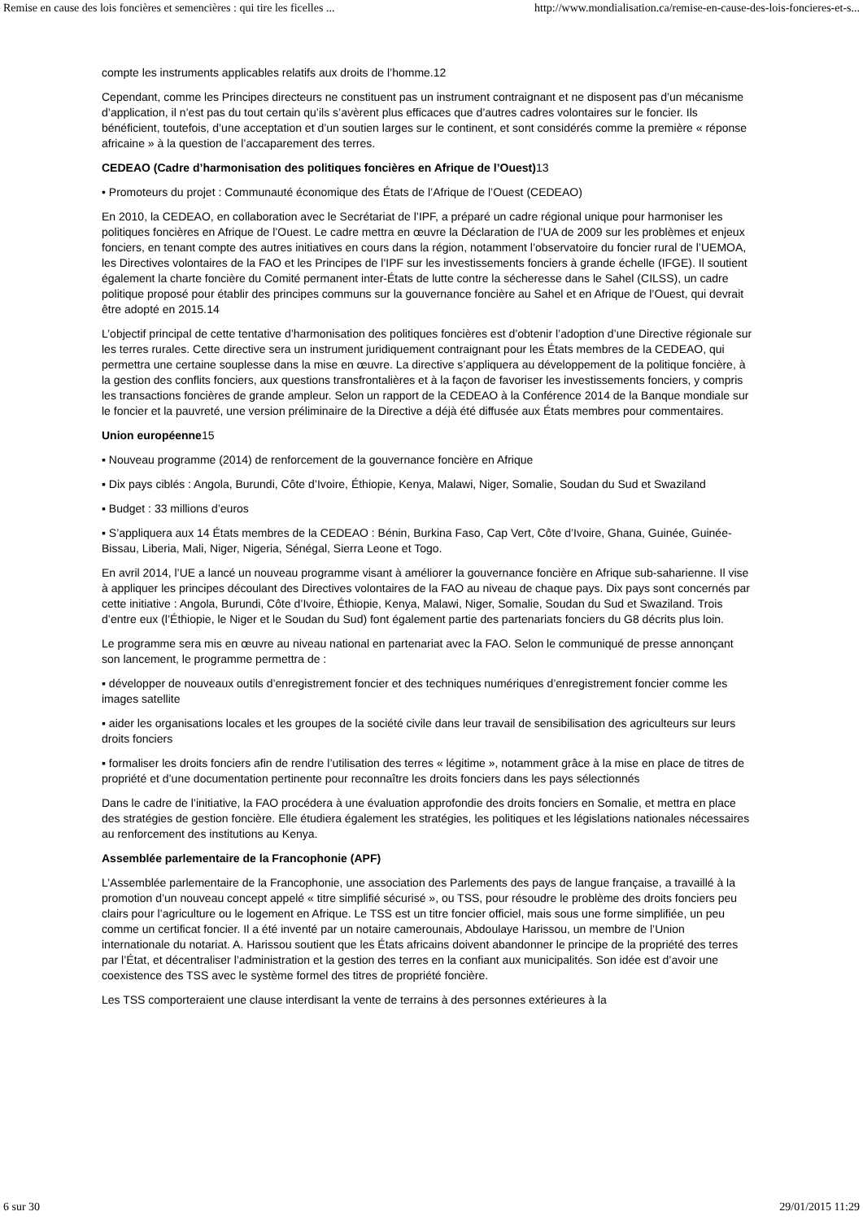Remise en cause des lois foncières et semencières : qui tire les ficelles ... http://www.mondialisation.ca/remise-en-cause-des-lois-foncieres-et-s...
compte les instruments applicables relatifs aux droits de l’homme.12
Cependant, comme les Principes directeurs ne constituent pas un instrument contraignant et ne disposent pas d’un mécanisme d’application, il n’est pas du tout certain qu’ils s’avèrent plus efficaces que d’autres cadres volontaires sur le foncier. Ils bénéficient, toutefois, d’une acceptation et d’un soutien larges sur le continent, et sont considérés comme la première « réponse africaine » à la question de l’accaparement des terres.
CEDEAO (Cadre d’harmonisation des politiques foncières en Afrique de l’Ouest) 13
• Promoteurs du projet : Communauté économique des États de l’Afrique de l’Ouest (CEDEAO)
En 2010, la CEDEAO, en collaboration avec le Secrétariat de l’IPF, a préparé un cadre régional unique pour harmoniser les politiques foncières en Afrique de l’Ouest. Le cadre mettra en œuvre la Déclaration de l’UA de 2009 sur les problèmes et enjeux fonciers, en tenant compte des autres initiatives en cours dans la région, notamment l’observatoire du foncier rural de l’UEMOA, les Directives volontaires de la FAO et les Principes de l’IPF sur les investissements fonciers à grande échelle (IFGE). Il soutient également la charte foncière du Comité permanent inter-États de lutte contre la sécheresse dans le Sahel (CILSS), un cadre politique proposé pour établir des principes communs sur la gouvernance foncière au Sahel et en Afrique de l’Ouest, qui devrait être adopté en 2015.14
L’objectif principal de cette tentative d’harmonisation des politiques foncières est d’obtenir l’adoption d’une Directive régionale sur les terres rurales. Cette directive sera un instrument juridiquement contraignant pour les États membres de la CEDEAO, qui permettra une certaine souplesse dans la mise en œuvre. La directive s’appliquera au développement de la politique foncière, à la gestion des conflits fonciers, aux questions transfrontalières et à la façon de favoriser les investissements fonciers, y compris les transactions foncières de grande ampleur. Selon un rapport de la CEDEAO à la Conférence 2014 de la Banque mondiale sur le foncier et la pauvreté, une version préliminaire de la Directive a déjà été diffusée aux États membres pour commentaires.
Union européenne15
▪ Nouveau programme (2014) de renforcement de la gouvernance foncière en Afrique
▪ Dix pays ciblés : Angola, Burundi, Côte d’Ivoire, Éthiopie, Kenya, Malawi, Niger, Somalie, Soudan du Sud et Swaziland
▪ Budget : 33 millions d’euros
▪ S’appliquera aux 14 États membres de la CEDEAO : Bénin, Burkina Faso, Cap Vert, Côte d’Ivoire, Ghana, Guinée, Guinée-Bissau, Liberia, Mali, Niger, Nigeria, Sénégal, Sierra Leone et Togo.
En avril 2014, l’UE a lancé un nouveau programme visant à améliorer la gouvernance foncière en Afrique sub-saharienne. Il vise à appliquer les principes découlant des Directives volontaires de la FAO au niveau de chaque pays. Dix pays sont concernés par cette initiative : Angola, Burundi, Côte d’Ivoire, Éthiopie, Kenya, Malawi, Niger, Somalie, Soudan du Sud et Swaziland. Trois d’entre eux (l’Éthiopie, le Niger et le Soudan du Sud) font également partie des partenariats fonciers du G8 décrits plus loin.
Le programme sera mis en œuvre au niveau national en partenariat avec la FAO. Selon le communiqué de presse annonçant son lancement, le programme permettra de :
▪ développer de nouveaux outils d’enregistrement foncier et des techniques numériques d’enregistrement foncier comme les images satellite
▪ aider les organisations locales et les groupes de la société civile dans leur travail de sensibilisation des agriculteurs sur leurs droits fonciers
▪ formaliser les droits fonciers afin de rendre l’utilisation des terres « légitime », notamment grâce à la mise en place de titres de propriété et d’une documentation pertinente pour reconnaître les droits fonciers dans les pays sélectionnés
Dans le cadre de l’initiative, la FAO procédera à une évaluation approfondie des droits fonciers en Somalie, et mettra en place des stratégies de gestion foncière. Elle étudiera également les stratégies, les politiques et les législations nationales nécessaires au renforcement des institutions au Kenya.
Assemblée parlementaire de la Francophonie (APF)
L’Assemblée parlementaire de la Francophonie, une association des Parlements des pays de langue française, a travaillé à la promotion d’un nouveau concept appelé « titre simplifié sécurisé », ou TSS, pour résoudre le problème des droits fonciers peu clairs pour l’agriculture ou le logement en Afrique. Le TSS est un titre foncier officiel, mais sous une forme simplifiée, un peu comme un certificat foncier. Il a été inventé par un notaire camerounais, Abdoulaye Harissou, un membre de l’Union internationale du notariat. A. Harissou soutient que les États africains doivent abandonner le principe de la propriété des terres par l’État, et décentraliser l’administration et la gestion des terres en la confiant aux municipalités. Son idée est d’avoir une coexistence des TSS avec le système formel des titres de propriété foncière.
Les TSS comporteraient une clause interdisant la vente de terrains à des personnes extérieures à la
6 sur 30 29/01/2015 11:29